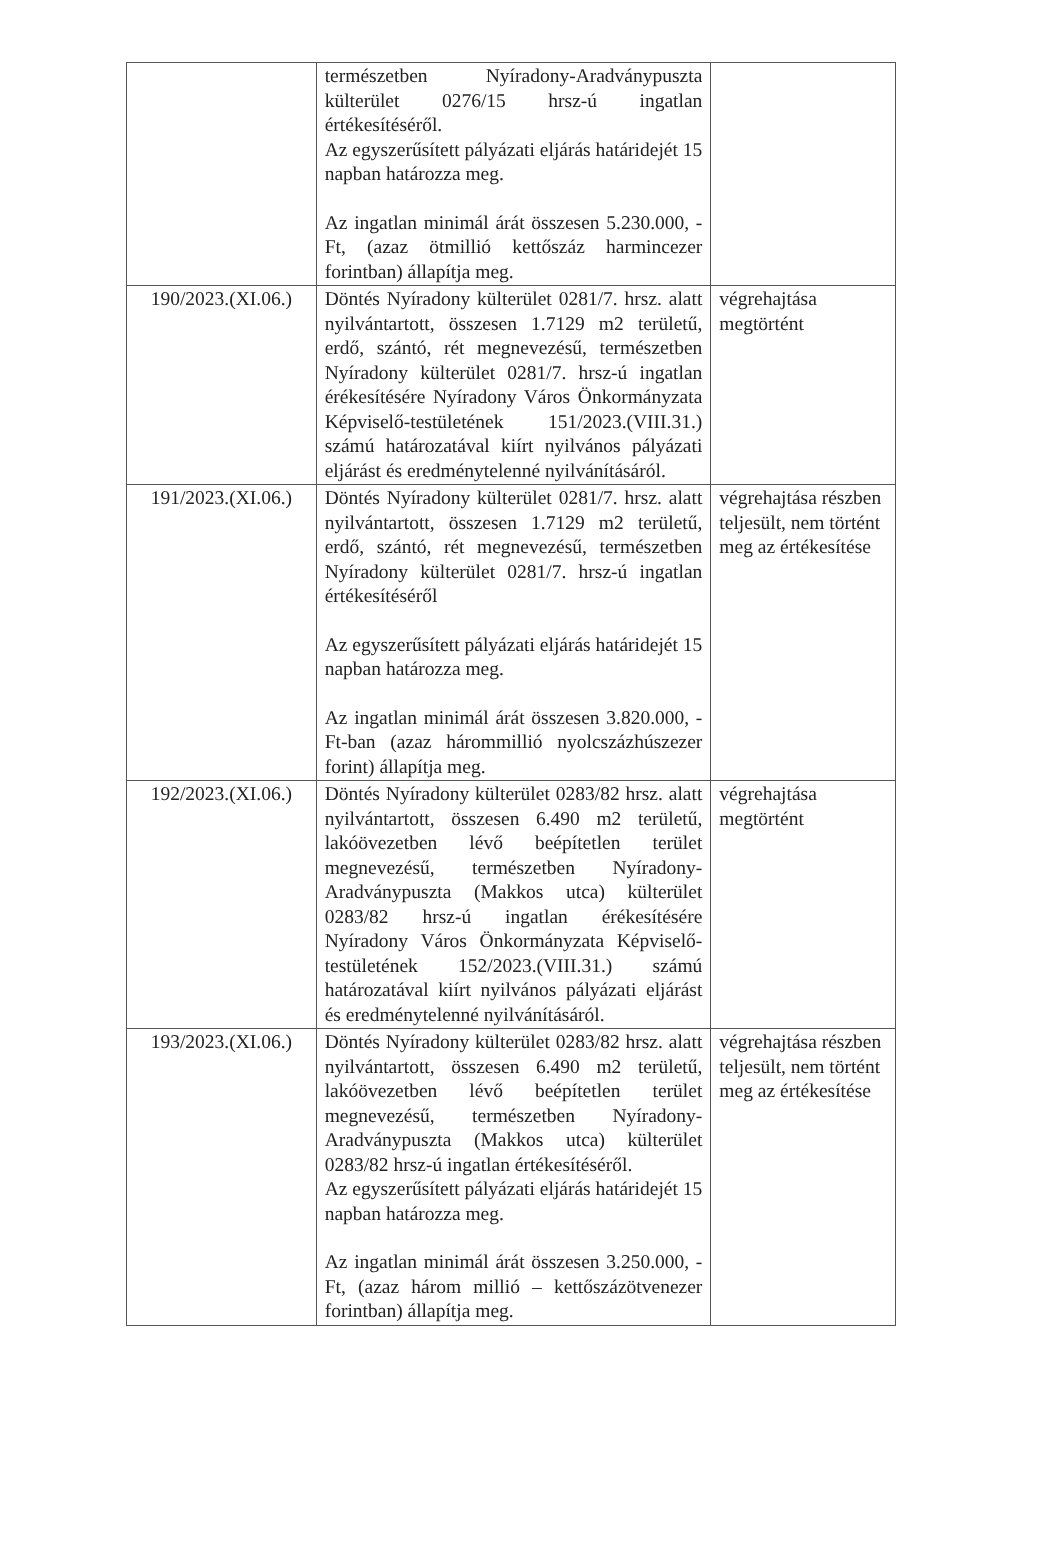| | természetben Nyíradony-Aradványpuszta külterület 0276/15 hrsz-ú ingatlan értékesítéséről. Az egyszerűsített pályázati eljárás határidejét 15 napban határozza meg. Az ingatlan minimál árát összesen 5.230.000, -Ft, (azaz ötmillió kettőszáz harmincezer forintban) állapítja meg. | |
| 190/2023.(XI.06.) | Döntés Nyíradony külterület 0281/7. hrsz. alatt nyilvántartott, összesen 1.7129 m2 területű, erdő, szántó, rét megnevezésű, természetben Nyíradony külterület 0281/7. hrsz-ú ingatlan érékesítésére Nyíradony Város Önkormányzata Képviselő-testületének 151/2023.(VIII.31.) számú határozatával kiírt nyilvános pályázati eljárást és eredménytelenné nyilvánításáról. | végrehajtása megtörtént |
| 191/2023.(XI.06.) | Döntés Nyíradony külterület 0281/7. hrsz. alatt nyilvántartott, összesen 1.7129 m2 területű, erdő, szántó, rét megnevezésű, természetben Nyíradony külterület 0281/7. hrsz-ú ingatlan értékesítéséről Az egyszerűsített pályázati eljárás határidejét 15 napban határozza meg. Az ingatlan minimál árát összesen 3.820.000, -Ft-ban (azaz hárommillió nyolcszázhúszezer forint) állapítja meg. | végrehajtása részben teljesült, nem történt meg az értékesítése |
| 192/2023.(XI.06.) | Döntés Nyíradony külterület 0283/82 hrsz. alatt nyilvántartott, összesen 6.490 m2 területű, lakóövezetben lévő beépítetlen terület megnevezésű, természetben Nyíradony-Aradványpuszta (Makkos utca) külterület 0283/82 hrsz-ú ingatlan érékesítésére Nyíradony Város Önkormányzata Képviselő-testületének 152/2023.(VIII.31.) számú határozatával kiírt nyilvános pályázati eljárást és eredménytelenné nyilvánításáról. | végrehajtása megtörtént |
| 193/2023.(XI.06.) | Döntés Nyíradony külterület 0283/82 hrsz. alatt nyilvántartott, összesen 6.490 m2 területű, lakóövezetben lévő beépítetlen terület megnevezésű, természetben Nyíradony-Aradványpuszta (Makkos utca) külterület 0283/82 hrsz-ú ingatlan értékesítéséről. Az egyszerűsített pályázati eljárás határidejét 15 napban határozza meg. Az ingatlan minimál árát összesen 3.250.000, -Ft, (azaz három millió – kettőszázötvenezer forintban) állapítja meg. | végrehajtása részben teljesült, nem történt meg az értékesítése |